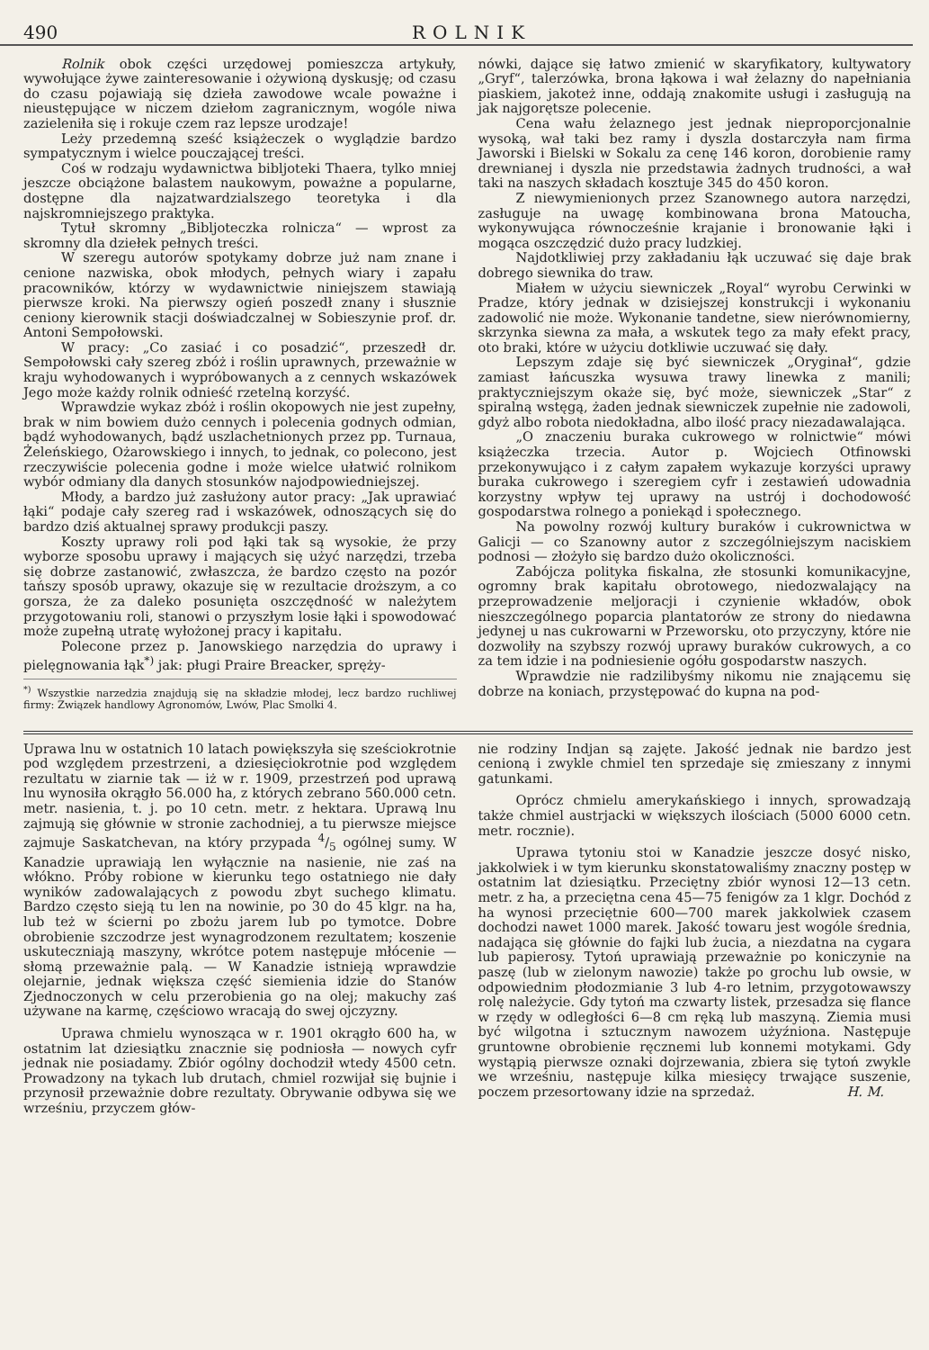490 ROLNIK
Rolnik obok części urzędowej pomieszcza artykuły, wywołujące żywe zainteresowanie i ożywioną dyskusję; od czasu do czasu pojawiają się dzieła zawodowe wcale poważne i nieustępujące w niczem dziełom zagranicznym, wogóle niwa zazieleniła się i rokuje czem raz lepsze urodzaje!
Leży przedemną sześć książeczek o wyglądzie bardzo sympatycznym i wielce pouczającej treści.
Coś w rodzaju wydawnictwa bibljoteki Thaera, tylko mniej jeszcze obciążone balastem naukowym, poważne a popularne, dostępne dla najzatwardzialszego teoretyka i dla najskromniejszego praktyka.
Tytuł skromny „Bibljoteczka rolnicza“ — wprost za skromny dla dziełek pełnych treści.
W szeregu autorów spotykamy dobrze już nam znane i cenione nazwiska, obok młodych, pełnych wiary i zapału pracowników, którzy w wydawnictwie niniejszem stawiają pierwsze kroki. Na pierwszy ogień poszedł znany i słusznie ceniony kierownik stacji doświadczalnej w Sobieszynie prof. dr. Antoni Sempołowski.
W pracy: „Co zasiać i co posadzić“, przeszedł dr. Sempołowski cały szereg zbóż i roślin uprawnych, przeważnie w kraju wyhodowanych i wypróbowanych a z cennych wskazówek Jego może każdy rolnik odnieść rzetelną korzyść.
Wprawdzie wykaz zbóż i roślin okopowych nie jest zupełny, brak w nim bowiem dużo cennych i polecenia godnych odmian, bądź wyhodowanych, bądź uszlachetnionych przez pp. Turnaua, Żeleńskiego, Ożarowskiego i innych, to jednak, co polecono, jest rzeczywiście polecenia godne i może wielce ułatwić rolnikom wybór odmiany dla danych stosunków najodpowiedniejszej.
Młody, a bardzo już zasłużony autor pracy: „Jak uprawiać łąki“ podaje cały szereg rad i wskazówek, odnoszących się do bardzo dziś aktualnej sprawy produkcji paszy.
Koszty uprawy roli pod łąki tak są wysokie, że przy wyborze sposobu uprawy i mających się użyć narzędzi, trzeba się dobrze zastanowić, zwłaszcza, że bardzo często na pozór tańszy sposób uprawy, okazuje się w rezultacie droższym, a co gorsza, że za daleko posunięta oszczędność w należytem przygotowaniu roli, stanowi o przyszłym losie łąki i spowodować może zupełną utratę wyłożonej pracy i kapitału.
Polecone przez p. Janowskiego narzędzia do uprawy i pielęgnowania łąk<sup>*)</sup> jak: pługi Praire Breacker, spręży-
<sup>*)</sup> Wszystkie narzedzia znajdują się na składzie młodej, lecz bardzo ruchliwej firmy: Związek handlowy Agronomów, Lwów, Plac Smolki 4.
nówki, dające się łatwo zmienić w skaryfikatory, kultywatory „Gryf“, talerzówka, brona łąkowa i wał żelazny do napełniania piaskiem, jakoteż inne, oddają znakomite usługi i zasługują na jak najgorętsze polecenie.
Cena wału żelaznego jest jednak nieproporcjonalnie wysoką, wał taki bez ramy i dyszla dostarczyła nam firma Jaworski i Bielski w Sokalu za cenę 146 koron, dorobienie ramy drewnianej i dyszla nie przedstawia żadnych trudności, a wał taki na naszych składach kosztuje 345 do 450 koron.
Z niewymienionych przez Szanownego autora narzędzi, zasługuje na uwagę kombinowana brona Matoucha, wykonywująca równocześnie krajanie i bronowanie łąki i mogąca oszczędzić dużo pracy ludzkiej.
Najdotkliwiej przy zakładaniu łąk uczuwać się daje brak dobrego siewnika do traw.
Miałem w użyciu siewniczek „Royal“ wyrobu Cerwinki w Pradze, który jednak w dzisiejszej konstrukcji i wykonaniu zadowolić nie może. Wykonanie tandetne, siew nierównomierny, skrzynka siewna za mała, a wskutek tego za mały efekt pracy, oto braki, które w użyciu dotkliwie uczuwać się dały.
Lepszym zdaje się być siewniczek „Oryginał“, gdzie zamiast łańcuszka wysuwa trawy linewka z manili; praktyczniejszym okaże się, być może, siewniczek „Star“ z spiralną wstęgą, żaden jednak siewniczek zupełnie nie zadowoli, gdyż albo robota niedokładna, albo ilość pracy niezadawalająca.
„O znaczeniu buraka cukrowego w rolnictwie“ mówi książeczka trzecia. Autor p. Wojciech Otfinowski przekonywująco i z całym zapałem wykazuje korzyści uprawy buraka cukrowego i szeregiem cyfr i zestawień udowadnia korzystny wpływ tej uprawy na ustrój i dochodowość gospodarstwa rolnego a poniekąd i społecznego.
Na powolny rozwój kultury buraków i cukrownictwa w Galicji — co Szanowny autor z szczególniejszym naciskiem podnosi — złożyło się bardzo dużo okoliczności.
Zabójcza polityka fiskalna, złe stosunki komunikacyjne, ogromny brak kapitału obrotowego, niedozwalający na przeprowadzenie meljoracji i czynienie wkładów, obok nieszczególnego poparcia plantatorów ze strony do niedawna jedynej u nas cukrowarni w Przeworsku, oto przyczyny, które nie dozwoliły na szybszy rozwój uprawy buraków cukrowych, a co za tem idzie i na podniesienie ogółu gospodarstw naszych.
Wprawdzie nie radzilibyśmy nikomu nie znającemu się dobrze na koniach, przystępować do kupna na pod-
Uprawa lnu w ostatnich 10 latach powiększyła się sześciokrotnie pod względem przestrzeni, a dziesięciokrotnie pod względem rezultatu w ziarnie tak — iż w r. 1909, przestrzeń pod uprawą lnu wynosiła okrągło 56.000 ha, z których zebrano 560.000 cetn. metr. nasienia, t. j. po 10 cetn. metr. z hektara. Uprawą lnu zajmują się głównie w stronie zachodniej, a tu pierwsze miejsce zajmuje Saskatchevan, na który przypada 4/5 ogólnej sumy. W Kanadzie uprawiają len wyłącznie na nasienie, nie zaś na włókno. Próby robione w kierunku tego ostatniego nie dały wyników zadowalających z powodu zbyt suchego klimatu. Bardzo często sieją tu len na nowinie, po 30 do 45 klgr. na ha, lub też w ścierni po zbożu jarem lub po tymotce. Dobre obrobienie szczodrze jest wynagrodzonem rezultatem; koszenie uskuteczniają maszyny, wkrótce potem następuje młócenie — słomą przeważnie palą. — W Kanadzie istnieją wprawdzie olejarnie, jednak większa część siemienia idzie do Stanów Zjednoczonych w celu przerobienia go na olej; makuchy zaś używane na karmę, częściowo wracają do swej ojczyzny.
Uprawa chmielu wynosząca w r. 1901 okrągło 600 ha, w ostatnim lat dziesiątku znacznie się podniosła — nowych cyfr jednak nie posiadamy. Zbiór ogólny dochodził wtedy 4500 cetn. Prowadzony na tykach lub drutach, chmiel rozwijał się bujnie i przynosił przeważnie dobre rezultaty. Obrywanie odbywa się we wrześniu, przyczem głów-
nie rodziny Indjan są zajęte. Jakość jednak nie bardzo jest cenioną i zwykle chmiel ten sprzedaje się zmieszany z innymi gatunkami.
Oprócz chmielu amerykańskiego i innych, sprowadzają także chmiel austrjacki w większych ilościach (5000 6000 cetn. metr. rocznie).
Uprawa tytoniu stoi w Kanadzie jeszcze dosyć nisko, jakkolwiek i w tym kierunku skonstatowaliśmy znaczny postęp w ostatnim lat dziesiątku. Przeciętny zbiór wynosi 12—13 cetn. metr. z ha, a przeciętna cena 45—75 fenigów za 1 klgr. Dochód z ha wynosi przeciętnie 600—700 marek jakkolwiek czasem dochodzi nawet 1000 marek. Jakość towaru jest wogóle średnia, nadająca się głównie do fajki lub żucia, a niezdatna na cygara lub papierosy. Tytoń uprawiają przeważnie po koniczynie na paszę (lub w zielonym nawozie) także po grochu lub owsie, w odpowiednim płodozmianie 3 lub 4-ro letnim, przygotowawszy rolę należycie. Gdy tytoń ma czwarty listek, przesadza się flance w rzędy w odległości 6—8 cm ręką lub maszyną. Ziemia musi być wilgotna i sztucznym nawozem użyźniona. Następuje gruntowne obrobienie ręcznemi lub konnemi motykami. Gdy wystąpią pierwsze oznaki dojrzewania, zbiera się tytoń zwykle we wrześniu, następuje kilka miesięcy trwające suszenie, poczem przesortowany idzie na sprzedaż. H. M.